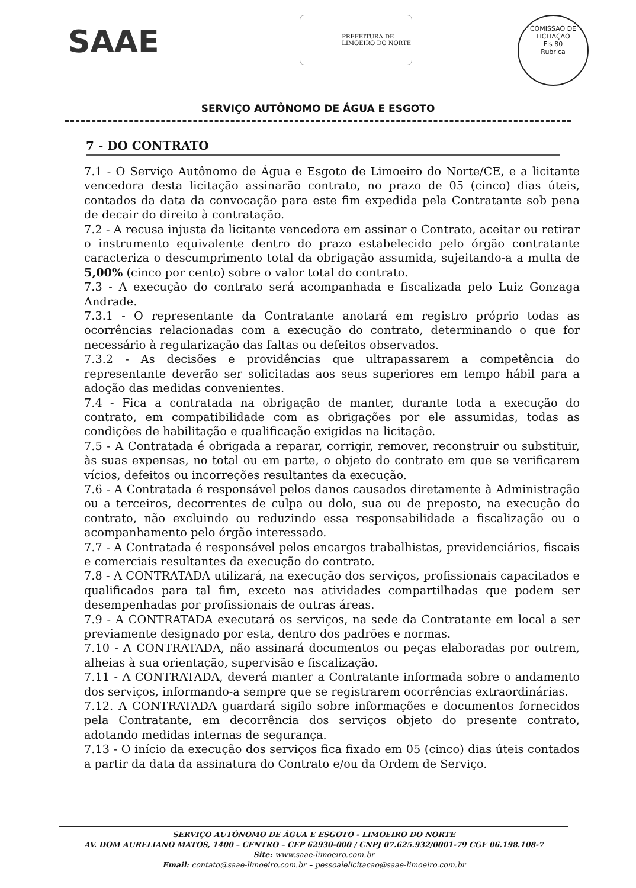SAAE
PREFEITURA DE
LIMOEIRO DO NORTE
COMISSÃO DE LICITAÇÃO
Fls 80
Rubrica
SERVIÇO AUTÔNOMO DE ÁGUA E ESGOTO
7 - DO CONTRATO
7.1 - O Serviço Autônomo de Água e Esgoto de Limoeiro do Norte/CE, e a licitante vencedora desta licitação assinarão contrato, no prazo de 05 (cinco) dias úteis, contados da data da convocação para este fim expedida pela Contratante sob pena de decair do direito à contratação.
7.2 - A recusa injusta da licitante vencedora em assinar o Contrato, aceitar ou retirar o instrumento equivalente dentro do prazo estabelecido pelo órgão contratante caracteriza o descumprimento total da obrigação assumida, sujeitando-a a multa de 5,00% (cinco por cento) sobre o valor total do contrato.
7.3 - A execução do contrato será acompanhada e fiscalizada pelo Luiz Gonzaga Andrade.
7.3.1 - O representante da Contratante anotará em registro próprio todas as ocorrências relacionadas com a execução do contrato, determinando o que for necessário à regularização das faltas ou defeitos observados.
7.3.2 - As decisões e providências que ultrapassarem a competência do representante deverão ser solicitadas aos seus superiores em tempo hábil para a adoção das medidas convenientes.
7.4 - Fica a contratada na obrigação de manter, durante toda a execução do contrato, em compatibilidade com as obrigações por ele assumidas, todas as condições de habilitação e qualificação exigidas na licitação.
7.5 - A Contratada é obrigada a reparar, corrigir, remover, reconstruir ou substituir, às suas expensas, no total ou em parte, o objeto do contrato em que se verificarem vícios, defeitos ou incorreções resultantes da execução.
7.6 - A Contratada é responsável pelos danos causados diretamente à Administração ou a terceiros, decorrentes de culpa ou dolo, sua ou de preposto, na execução do contrato, não excluindo ou reduzindo essa responsabilidade a fiscalização ou o acompanhamento pelo órgão interessado.
7.7 - A Contratada é responsável pelos encargos trabalhistas, previdenciários, fiscais e comerciais resultantes da execução do contrato.
7.8 - A CONTRATADA utilizará, na execução dos serviços, profissionais capacitados e qualificados para tal fim, exceto nas atividades compartilhadas que podem ser desempenhadas por profissionais de outras áreas.
7.9 - A CONTRATADA executará os serviços, na sede da Contratante em local a ser previamente designado por esta, dentro dos padrões e normas.
7.10 - A CONTRATADA, não assinará documentos ou peças elaboradas por outrem, alheias à sua orientação, supervisão e fiscalização.
7.11 - A CONTRATADA, deverá manter a Contratante informada sobre o andamento dos serviços, informando-a sempre que se registrarem ocorrências extraordinárias.
7.12. A CONTRATADA guardará sigilo sobre informações e documentos fornecidos pela Contratante, em decorrência dos serviços objeto do presente contrato, adotando medidas internas de segurança.
7.13 - O início da execução dos serviços fica fixado em 05 (cinco) dias úteis contados a partir da data da assinatura do Contrato e/ou da Ordem de Serviço.
SERVIÇO AUTÔNOMO DE ÁGUA E ESGOTO - LIMOEIRO DO NORTE
AV. DOM AURELIANO MATOS, 1400 – CENTRO – CEP 62930-000 / CNPJ 07.625.932/0001-79 CGF 06.198.108-7
Site: www.saae-limoeiro.com.br
Email: contato@saae-limoeiro.com.br – pessoalelicitacao@saae-limoeiro.com.br